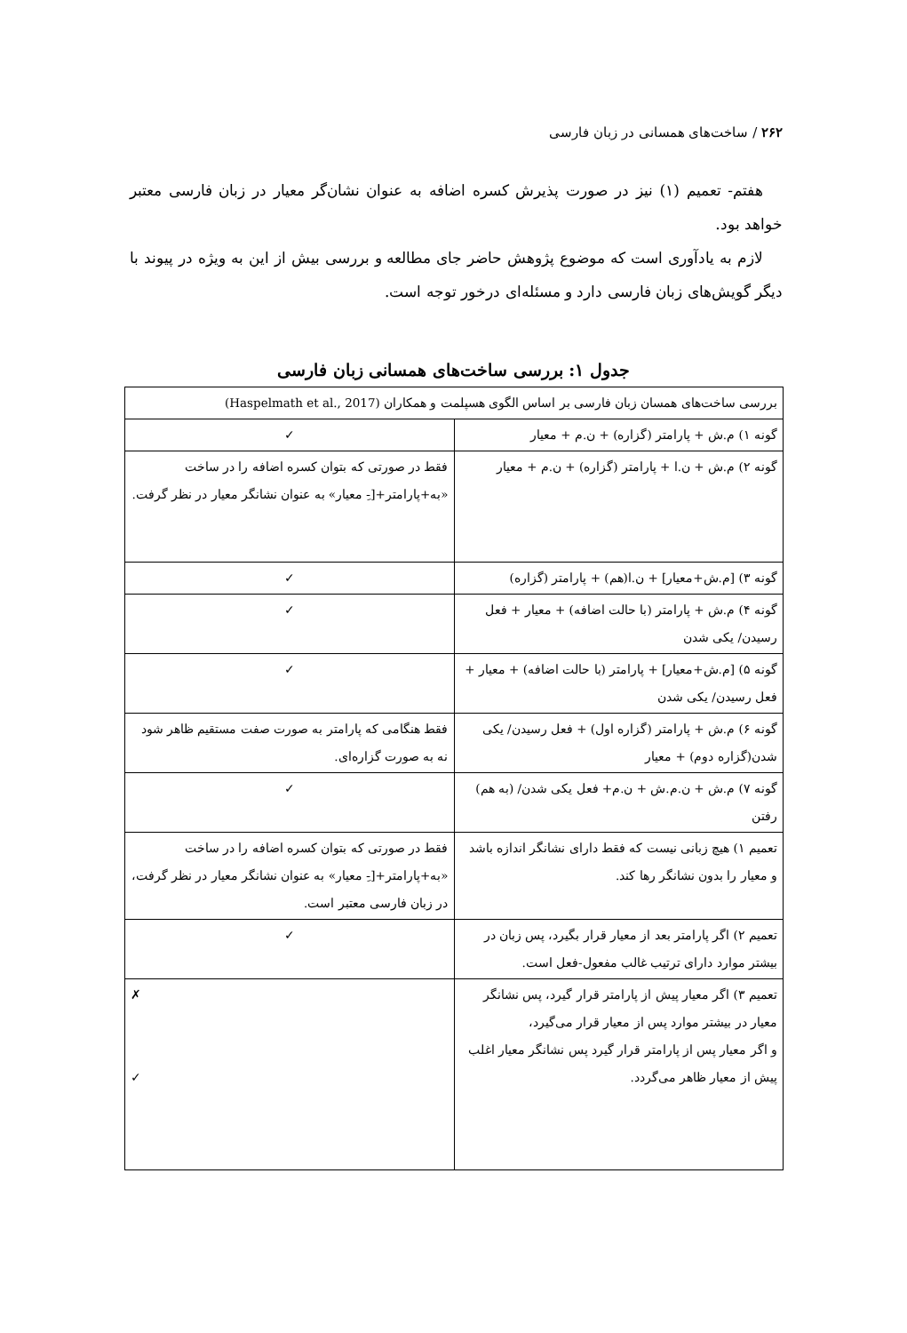۲۶۲ / ساخت‌های همسانی در زبان فارسی
هفتم- تعمیم (۱) نیز در صورت پذیرش کسره اضافه به عنوان نشان‌گر معیار در زبان فارسی معتبر خواهد بود.
لازم به یادآوری است که موضوع پژوهش حاضر جای مطالعه و بررسی بیش از این به ویژه در پیوند با دیگر گویش‌های زبان فارسی دارد و مسئله‌ای درخور توجه است.
جدول ۱: بررسی ساخت‌های همسانی زبان فارسی
| بررسی ساخت‌های همسان زبان فارسی بر اساس الگوی هسپلمت و همکاران (Haspelmath et al., 2017) | |
| گونه ۱) م.ش + پارامتر (گزاره) + ن.م + معیار | ✓ |
| گونه ۲) م.ش + ن.ا + پارامتر (گزاره) + ن.م + معیار | فقط در صورتی که بتوان کسره اضافه را در ساخت «به+پارامتر+[-ِ معیار» به عنوان نشانگر معیار در نظر گرفت. |
| گونه ۳) [م.ش+معیار] + ن.ا(هم) + پارامتر (گزاره) | ✓ |
| گونه ۴) م.ش + پارامتر (با حالت اضافه) + معیار + فعل رسیدن/ یکی شدن | ✓ |
| گونه ۵) [م.ش+معیار] + پارامتر (با حالت اضافه) + معیار + فعل رسیدن/ یکی شدن | ✓ |
| گونه ۶) م.ش + پارامتر (گزاره اول) + فعل رسیدن/ یکی شدن(گزاره دوم) + معیار | فقط هنگامی که پارامتر به صورت صفت مستقیم ظاهر شود نه به صورت گزاره‌ای. |
| گونه ۷) م.ش + ن.م.ش + ن.م+ فعل یکی شدن/ (به هم) رفتن | ✓ |
| تعمیم ۱) هیچ زبانی نیست که فقط دارای نشانگر اندازه باشد و معیار را بدون نشانگر رها کند. | فقط در صورتی که بتوان کسره اضافه را در ساخت «به+پارامتر+[-ِ معیار» به عنوان نشانگر معیار در نظر گرفت، در زبان فارسی معتبر است. |
| تعمیم ۲) اگر پارامتر بعد از معیار قرار بگیرد، پس زبان در بیشتر موارد دارای ترتیب غالب مفعول-فعل است. | ✓ |
| تعمیم ۳) اگر معیار پیش از پارامتر قرار گیرد، پس نشانگر معیار در بیشتر موارد پس از معیار قرار می‌گیرد، و اگر معیار پس از پارامتر قرار گیرد پس نشانگر معیار اغلب پیش از معیار ظاهر می‌گردد. | ✗ ✓ |